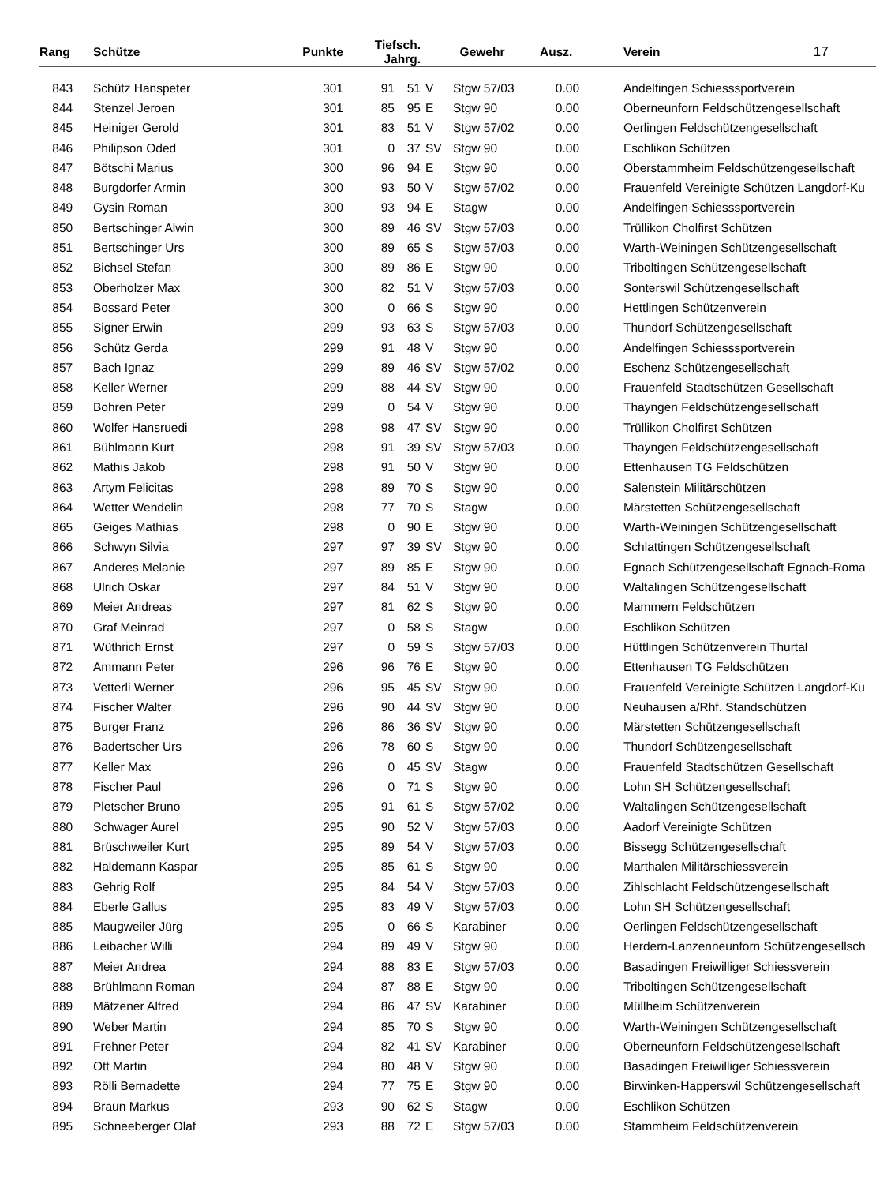| Rang | Schütze | Punkte | Tiefsch. Jahrg. | | | | Gewehr | Ausz. | Verein 17 |
| --- | --- | --- | --- | --- | --- | --- | --- | --- | --- |
| 843 | Schütz Hanspeter | 301 | 91 | 51 | | V | Stgw 57/03 | 0.00 | Andelfingen Schiesssportverein |
| 844 | Stenzel Jeroen | 301 | 85 | 95 | | E | Stgw 90 | 0.00 | Oberneunforn Feldschützengesellschaft |
| 845 | Heiniger Gerold | 301 | 83 | 51 | | V | Stgw 57/02 | 0.00 | Oerlingen Feldschützengesellschaft |
| 846 | Philipson Oded | 301 | 0 | 37 | | SV | Stgw 90 | 0.00 | Eschlikon Schützen |
| 847 | Bötschi Marius | 300 | 96 | 94 | | E | Stgw 90 | 0.00 | Oberstammheim Feldschützengesellschaft |
| 848 | Burgdorfer Armin | 300 | 93 | 50 | | V | Stgw 57/02 | 0.00 | Frauenfeld Vereinigte Schützen Langdorf-Ku |
| 849 | Gysin Roman | 300 | 93 | 94 | | E | Stagw | 0.00 | Andelfingen Schiesssportverein |
| 850 | Bertschinger Alwin | 300 | 89 | 46 | | SV | Stgw 57/03 | 0.00 | Trüllikon Cholfirst Schützen |
| 851 | Bertschinger Urs | 300 | 89 | 65 | | S | Stgw 57/03 | 0.00 | Warth-Weiningen Schützengesellschaft |
| 852 | Bichsel Stefan | 300 | 89 | 86 | | E | Stgw 90 | 0.00 | Triboltingen Schützengesellschaft |
| 853 | Oberholzer Max | 300 | 82 | 51 | | V | Stgw 57/03 | 0.00 | Sonterswil Schützengesellschaft |
| 854 | Bossard Peter | 300 | 0 | 66 | | S | Stgw 90 | 0.00 | Hettlingen Schützenverein |
| 855 | Signer Erwin | 299 | 93 | 63 | | S | Stgw 57/03 | 0.00 | Thundorf Schützengesellschaft |
| 856 | Schütz Gerda | 299 | 91 | 48 | | V | Stgw 90 | 0.00 | Andelfingen Schiesssportverein |
| 857 | Bach Ignaz | 299 | 89 | 46 | | SV | Stgw 57/02 | 0.00 | Eschenz Schützengesellschaft |
| 858 | Keller Werner | 299 | 88 | 44 | | SV | Stgw 90 | 0.00 | Frauenfeld Stadtschützen Gesellschaft |
| 859 | Bohren Peter | 299 | 0 | 54 | | V | Stgw 90 | 0.00 | Thayngen Feldschützengesellschaft |
| 860 | Wolfer Hansruedi | 298 | 98 | 47 | | SV | Stgw 90 | 0.00 | Trüllikon Cholfirst Schützen |
| 861 | Bühlmann Kurt | 298 | 91 | 39 | | SV | Stgw 57/03 | 0.00 | Thayngen Feldschützengesellschaft |
| 862 | Mathis Jakob | 298 | 91 | 50 | | V | Stgw 90 | 0.00 | Ettenhausen TG Feldschützen |
| 863 | Artym Felicitas | 298 | 89 | 70 | | S | Stgw 90 | 0.00 | Salenstein Militärschützen |
| 864 | Wetter Wendelin | 298 | 77 | 70 | | S | Stagw | 0.00 | Märstetten Schützengesellschaft |
| 865 | Geiges Mathias | 298 | 0 | 90 | | E | Stgw 90 | 0.00 | Warth-Weiningen Schützengesellschaft |
| 866 | Schwyn Silvia | 297 | 97 | 39 | | SV | Stgw 90 | 0.00 | Schlattingen Schützengesellschaft |
| 867 | Anderes Melanie | 297 | 89 | 85 | | E | Stgw 90 | 0.00 | Egnach Schützengesellschaft Egnach-Roma |
| 868 | Ulrich Oskar | 297 | 84 | 51 | | V | Stgw 90 | 0.00 | Waltalingen Schützengesellschaft |
| 869 | Meier Andreas | 297 | 81 | 62 | | S | Stgw 90 | 0.00 | Mammern Feldschützen |
| 870 | Graf Meinrad | 297 | 0 | 58 | | S | Stagw | 0.00 | Eschlikon Schützen |
| 871 | Wüthrich Ernst | 297 | 0 | 59 | | S | Stgw 57/03 | 0.00 | Hüttlingen Schützenverein Thurtal |
| 872 | Ammann Peter | 296 | 96 | 76 | | E | Stgw 90 | 0.00 | Ettenhausen TG Feldschützen |
| 873 | Vetterli Werner | 296 | 95 | 45 | | SV | Stgw 90 | 0.00 | Frauenfeld Vereinigte Schützen Langdorf-Ku |
| 874 | Fischer Walter | 296 | 90 | 44 | | SV | Stgw 90 | 0.00 | Neuhausen a/Rhf. Standschützen |
| 875 | Burger Franz | 296 | 86 | 36 | | SV | Stgw 90 | 0.00 | Märstetten Schützengesellschaft |
| 876 | Badertscher Urs | 296 | 78 | 60 | | S | Stgw 90 | 0.00 | Thundorf Schützengesellschaft |
| 877 | Keller Max | 296 | 0 | 45 | | SV | Stagw | 0.00 | Frauenfeld Stadtschützen Gesellschaft |
| 878 | Fischer Paul | 296 | 0 | 71 | | S | Stgw 90 | 0.00 | Lohn SH Schützengesellschaft |
| 879 | Pletscher Bruno | 295 | 91 | 61 | | S | Stgw 57/02 | 0.00 | Waltalingen Schützengesellschaft |
| 880 | Schwager Aurel | 295 | 90 | 52 | | V | Stgw 57/03 | 0.00 | Aadorf Vereinigte Schützen |
| 881 | Brüschweiler Kurt | 295 | 89 | 54 | | V | Stgw 57/03 | 0.00 | Bissegg Schützengesellschaft |
| 882 | Haldemann Kaspar | 295 | 85 | 61 | | S | Stgw 90 | 0.00 | Marthalen Militärschiessverein |
| 883 | Gehrig Rolf | 295 | 84 | 54 | | V | Stgw 57/03 | 0.00 | Zihlschlacht Feldschützengesellschaft |
| 884 | Eberle Gallus | 295 | 83 | 49 | | V | Stgw 57/03 | 0.00 | Lohn SH Schützengesellschaft |
| 885 | Maugweiler Jürg | 295 | 0 | 66 | | S | Karabiner | 0.00 | Oerlingen Feldschützengesellschaft |
| 886 | Leibacher Willi | 294 | 89 | 49 | | V | Stgw 90 | 0.00 | Herdern-Lanzenneunforn Schützengesellsch |
| 887 | Meier Andrea | 294 | 88 | 83 | | E | Stgw 57/03 | 0.00 | Basadingen Freiwilliger Schiessverein |
| 888 | Brühlmann Roman | 294 | 87 | 88 | | E | Stgw 90 | 0.00 | Triboltingen Schützengesellschaft |
| 889 | Mätzener Alfred | 294 | 86 | 47 | | SV | Karabiner | 0.00 | Müllheim Schützenverein |
| 890 | Weber Martin | 294 | 85 | 70 | | S | Stgw 90 | 0.00 | Warth-Weiningen Schützengesellschaft |
| 891 | Frehner Peter | 294 | 82 | 41 | | SV | Karabiner | 0.00 | Oberneunforn Feldschützengesellschaft |
| 892 | Ott Martin | 294 | 80 | 48 | | V | Stgw 90 | 0.00 | Basadingen Freiwilliger Schiessverein |
| 893 | Rölli Bernadette | 294 | 77 | 75 | | E | Stgw 90 | 0.00 | Birwinken-Happerswil Schützengesellschaft |
| 894 | Braun Markus | 293 | 90 | 62 | | S | Stagw | 0.00 | Eschlikon Schützen |
| 895 | Schneeberger Olaf | 293 | 88 | 72 | | E | Stgw 57/03 | 0.00 | Stammheim Feldschützenverein |